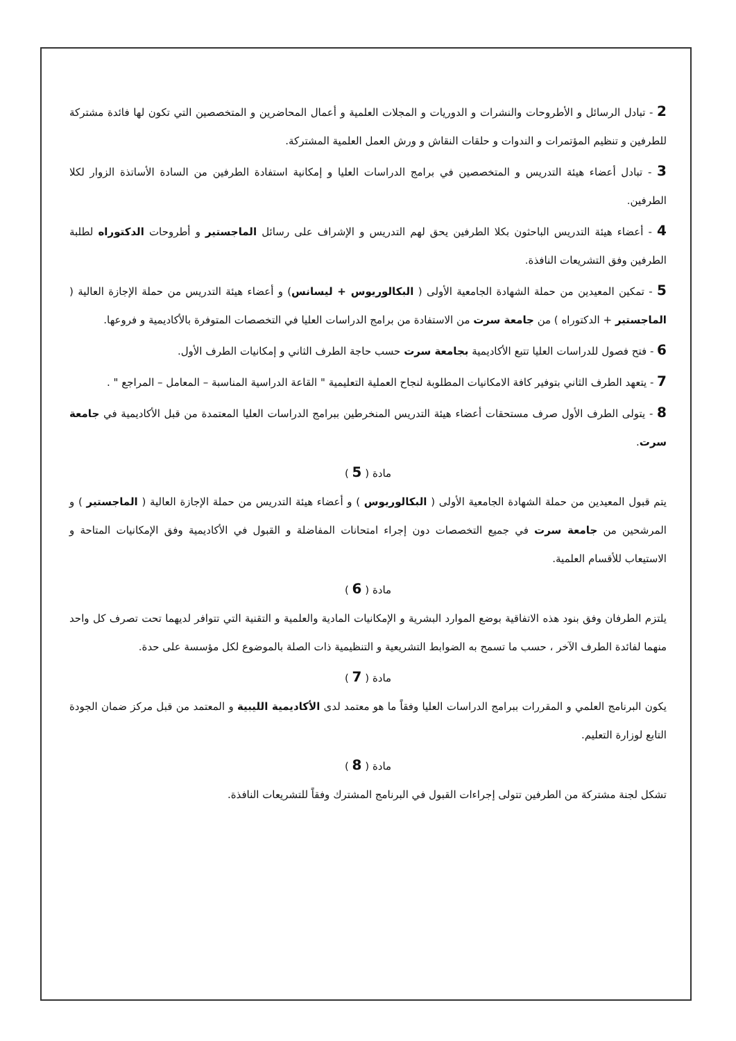2 - تبادل الرسائل و الأطروحات والنشرات و الدوريات و المجلات العلمية و أعمال المحاضرين و المتخصصين التي تكون لها فائدة مشتركة للطرفين و تنظيم المؤتمرات و الندوات و حلقات النقاش و ورش العمل العلمية المشتركة.
3 - تبادل أعضاء هيئة التدريس و المتخصصين في برامج الدراسات العليا و إمكانية استفادة الطرفين من السادة الأساتذة الزوار لكلا الطرفين.
4 - أعضاء هيئة التدريس الباحثون بكلا الطرفين يحق لهم التدريس و الإشراف على رسائل الماجستير و أطروحات الدكتوراه لطلبة الطرفين وفق التشريعات النافذة.
5 - تمكين المعيدين من حملة الشهادة الجامعية الأولى ( البكالوريوس + ليسانس) و أعضاء هيئة التدريس من حملة الإجازة العالية ( الماجستير + الدكتوراه ) من جامعة سرت من الاستفادة من برامج الدراسات العليا في التخصصات المتوفرة بالأكاديمية و فروعها.
6 - فتح فصول للدراسات العليا تتبع الأكاديمية بجامعة سرت حسب حاجة الطرف الثاني و إمكانيات الطرف الأول.
7 - يتعهد الطرف الثاني بتوفير كافة الامكانيات المطلوبة لنجاح العملية التعليمية " القاعة الدراسية المناسبة – المعامل – المراجع " .
8 - يتولى الطرف الأول صرف مستحقات أعضاء هيئة التدريس المنخرطين ببرامج الدراسات العليا المعتمدة من قبل الأكاديمية في جامعة سرت.
مادة ( 5 )
يتم قبول المعيدين من حملة الشهادة الجامعية الأولى ( البكالوريوس ) و أعضاء هيئة التدريس من حملة الإجازة العالية ( الماجستير ) و المرشحين من جامعة سرت في جميع التخصصات دون إجراء امتحانات المفاضلة و القبول في الأكاديمية وفق الإمكانيات المتاحة و الاستيعاب للأقسام العلمية.
مادة ( 6 )
يلتزم الطرفان وفق بنود هذه الاتفاقية بوضع الموارد البشرية و الإمكانيات المادية والعلمية و التقنية التي تتوافر لديهما تحت تصرف كل واحد منهما لفائدة الطرف الآخر ، حسب ما تسمح به الضوابط التشريعية و التنظيمية ذات الصلة بالموضوع لكل مؤسسة على حدة.
مادة ( 7 )
يكون البرنامج العلمي و المقررات ببرامج الدراسات العليا وفقاً ما هو معتمد لدى الأكاديمية الليبية و المعتمد من قبل مركز ضمان الجودة التابع لوزارة التعليم.
مادة ( 8 )
تشكل لجنة مشتركة من الطرفين تتولى إجراءات القبول في البرنامج المشترك وفقاً للتشريعات النافذة.